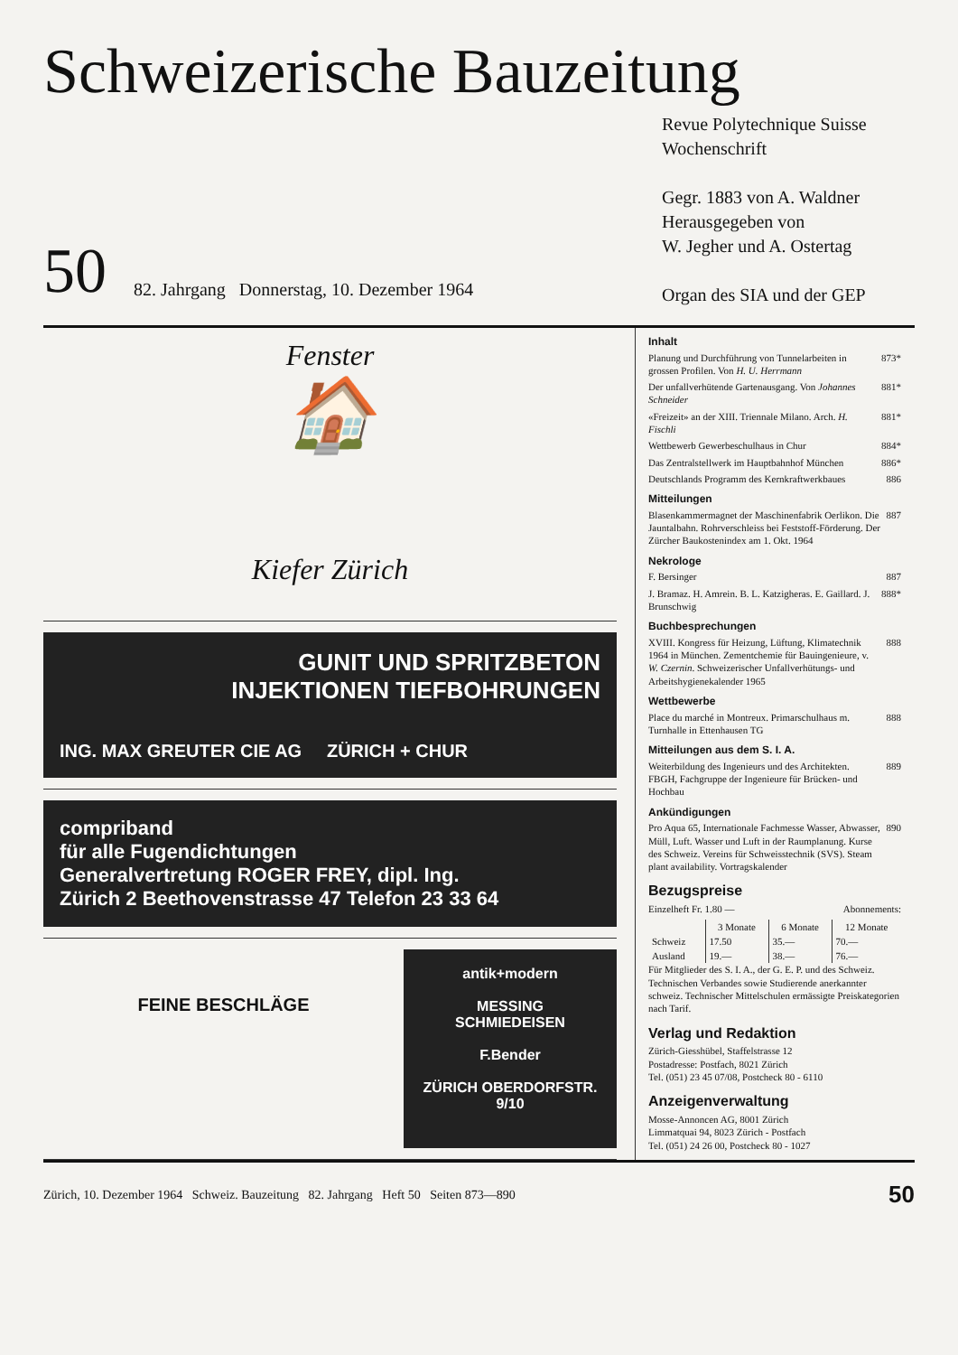Schweizerische Bauzeitung
50 82. Jahrgang Donnerstag, 10. Dezember 1964
Revue Polytechnique Suisse
Wochenschrift
Gegr. 1883 von A. Waldner
Herausgegeben von
W. Jegher und A. Ostertag
Organ des SIA und der GEP
Fenster
🏠
Kiefer Zürich
GUNIT UND SPRITZBETON
INJEKTIONEN TIEFBOHRUNGEN
ING. MAX GREUTER CIE AG ZÜRICH + CHUR
compriband
für alle Fugendichtungen
Generalvertretung ROGER FREY, dipl. Ing.
Zürich 2 Beethovenstrasse 47 Telefon 23 33 64
FEINE BESCHLÄGE
antik+modern
MESSING
SCHMIEDEISEN
F.Bender
ZÜRICH OBERDORFSTR. 9/10
Inhalt
Planung und Durchführung von Tunnelarbeiten in grossen Profilen. Von H. U. Herrmann 873*
Der unfallverhütende Gartenausgang. Von Johannes Schneider 881*
«Freizeit» an der XIII. Triennale Milano. Arch. H. Fischli 881*
Wettbewerb Gewerbeschulhaus in Chur 884*
Das Zentralstellwerk im Hauptbahnhof München 886*
Deutschlands Programm des Kernkraftwerkbaues 886
Mitteilungen
Blasenkammermagnet der Maschinenfabrik Oerlikon. Die Jauntalbahn. Rohrverschleiss bei Feststoff-Förderung. Der Zürcher Baukostenindex am 1. Okt. 1964 887
Nekrologe
F. Bersinger 887
J. Bramaz. H. Amrein. B. L. Katzigheras. E. Gaillard. J. Brunschwig 888*
Buchbesprechungen
XVIII. Kongress für Heizung, Lüftung, Klimatechnik 1964 in München. Zementchemie für Bauingenieure, v. W. Czernin. Schweizerischer Unfallverhütungs- und Arbeitshygienekalender 1965 888
Wettbewerbe
Place du marché in Montreux. Primarschulhaus m. Turnhalle in Ettenhausen TG 888
Mitteilungen aus dem S. I. A.
Weiterbildung des Ingenieurs und des Architekten. FBGH, Fachgruppe der Ingenieure für Brücken- und Hochbau 889
Ankündigungen
Pro Aqua 65, Internationale Fachmesse Wasser, Abwasser, Müll, Luft. Wasser und Luft in der Raumplanung. Kurse des Schweiz. Vereins für Schweisstechnik (SVS). Steam plant availability. Vortragskalender 890
Bezugspreise
Einzelheft Fr. 1.80 — Abonnements:
| | 3 Monate | 6 Monate | 12 Monate |
| --- | --- | --- | --- |
| Schweiz | 17.50 | 35.— | 70.— |
| Ausland | 19.— | 38.— | 76.— |
Für Mitglieder des S. I. A., der G. E. P. und des Schweiz. Technischen Verbandes sowie Studierende anerkannter schweiz. Technischer Mittelschulen ermässigte Preiskategorien nach Tarif.
Verlag und Redaktion
Zürich-Giesshübel, Staffelstrasse 12
Postadresse: Postfach, 8021 Zürich
Tel. (051) 23 45 07/08, Postcheck 80 - 6110
Anzeigenverwaltung
Mosse-Annoncen AG, 8001 Zürich
Limmatquai 94, 8023 Zürich - Postfach
Tel. (051) 24 26 00, Postcheck 80 - 1027
Zürich, 10. Dezember 1964 Schweiz. Bauzeitung 82. Jahrgang Heft 50 Seiten 873—890 50